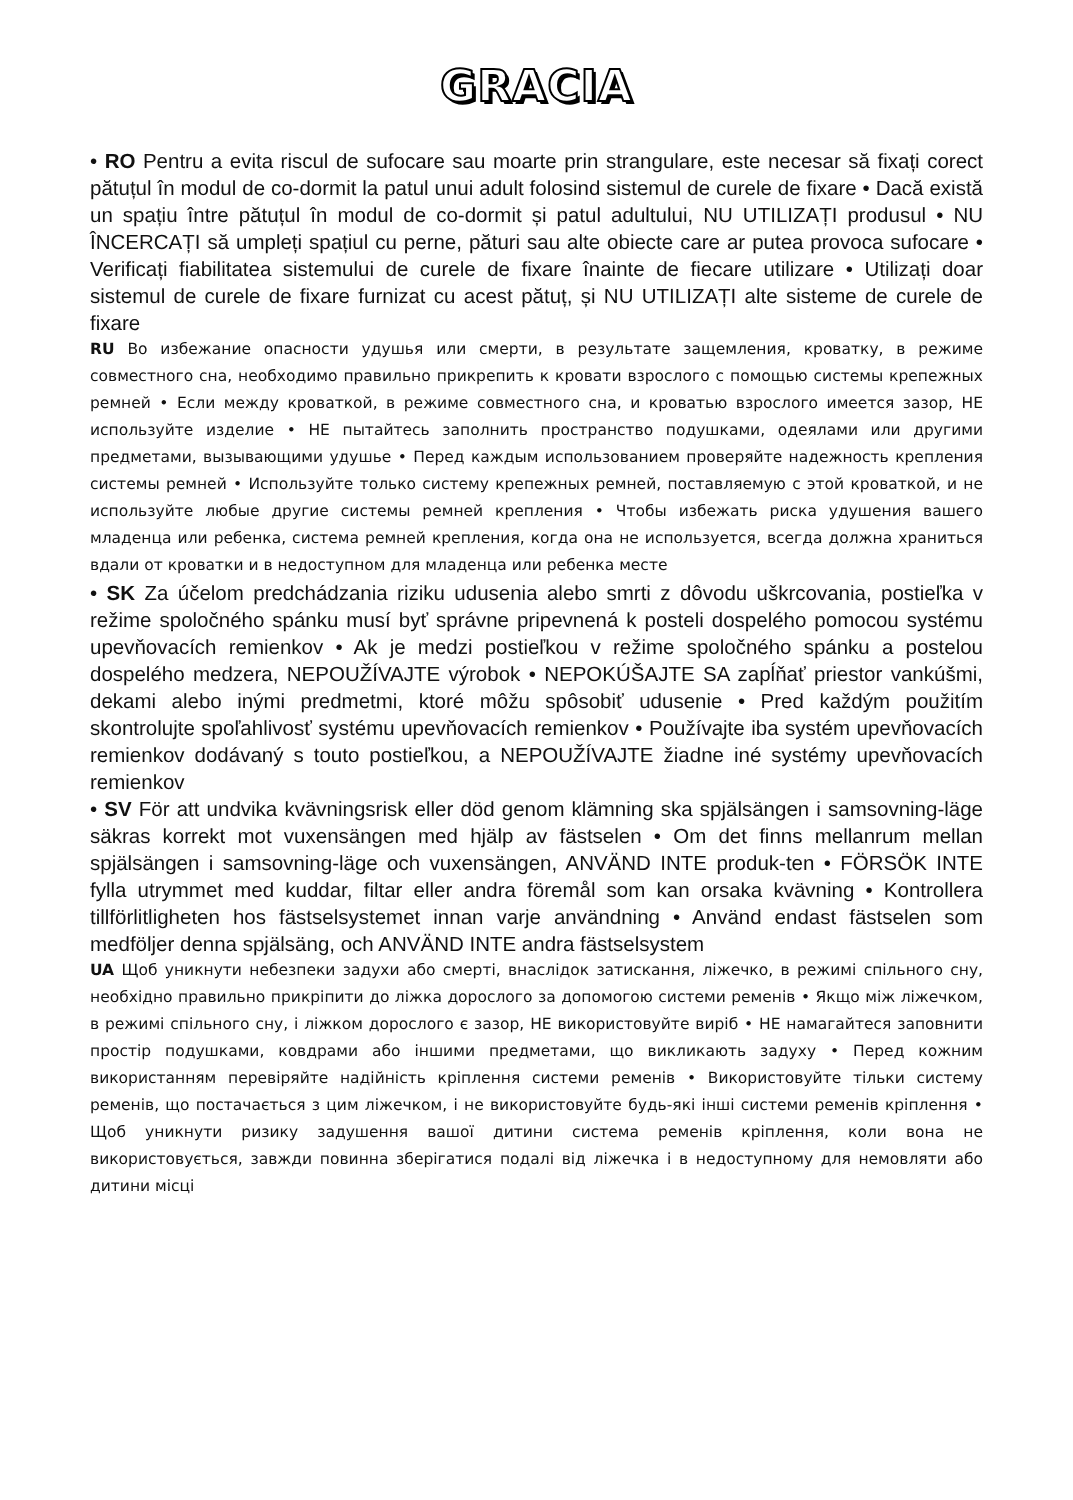GRACIA
• RO Pentru a evita riscul de sufocare sau moarte prin strangulare, este necesar să fixați corect pătuțul în modul de co-dormit la patul unui adult folosind sistemul de curele de fixare • Dacă există un spațiu între pătuțul în modul de co-dormit și patul adultului, NU UTILIZAȚI produsul • NU ÎNCERCAȚI să umpleți spațiul cu perne, pături sau alte obiecte care ar putea provoca sufocare • Verificați fiabilitatea sistemului de curele de fixare înainte de fiecare utilizare • Utilizați doar sistemul de curele de fixare furnizat cu acest pătuț, și NU UTILIZAȚI alte sisteme de curele de fixare
RU Во избежание опасности удушья или смерти, в результате защемления, кроватку, в режиме совместного сна, необходимо правильно прикрепить к кровати взрослого с помощью системы крепежных ремней • Если между кроваткой, в режиме совместного сна, и кроватью взрослого имеется зазор, НЕ используйте изделие • НЕ пытайтесь заполнить пространство подушками, одеялами или другими предметами, вызывающими удушье • Перед каждым использованием проверяйте надежность крепления системы ремней • Используйте только систему крепежных ремней, поставляемую с этой кроваткой, и не используйте любые другие системы ремней крепления • Чтобы избежать риска удушения вашего младенца или ребенка, система ремней крепления, когда она не используется, всегда должна храниться вдали от кроватки и в недоступном для младенца или ребенка месте
• SK Za účelom predchádzania riziku udusenia alebo smrti z dôvodu uškrcovania, postieľka v režime spoločného spánku musí byť správne pripevnená k posteli dospelého pomocou systému upevňovacích remienkov • Ak je medzi postieľkou v režime spoločného spánku a postelou dospelého medzera, NEPOUŽÍVAJTE výrobok • NEPOKÚŠAJTE SA zapĺňať priestor vankúšmi, dekami alebo inými predmetmi, ktoré môžu spôsobiť udusenie • Pred každým použitím skontrolujte spoľahlivosť systému upevňovacích remienkov • Používajte iba systém upevňovacích remienkov dodávaný s touto postieľkou, a NEPOUŽÍVAJTE žiadne iné systémy upevňovacích remienkov
• SV För att undvika kvävningsrisk eller död genom klämning ska spjälsängen i samsovning-läge säkras korrekt mot vuxensängen med hjälp av fästselen • Om det finns mellanrum mellan spjälsängen i samsovning-läge och vuxensängen, ANVÄND INTE produk-ten • FÖRSÖK INTE fylla utrymmet med kuddar, filtar eller andra föremål som kan orsaka kvävning • Kontrollera tillförlitligheten hos fästselsystemet innan varje användning • Använd endast fästselen som medföljer denna spjälsäng, och ANVÄND INTE andra fästselsystem
UA Щоб уникнути небезпеки задухи або смерті, внаслідок затискання, ліжечко, в режимі спільного сну, необхідно правильно прикріпити до ліжка дорослого за допомогою системи ременів • Якщо між ліжечком, в режимі спільного сну, і ліжком дорослого є зазор, НЕ використовуйте виріб • НЕ намагайтеся заповнити простір подушками, ковдрами або іншими предметами, що викликають задуху • Перед кожним використанням перевіряйте надійність кріплення системи ременів • Використовуйте тільки систему ременів, що постачається з цим ліжечком, і не використовуйте будь-які інші системи ременів кріплення • Щоб уникнути ризику задушення вашої дитини система ременів кріплення, коли вона не використовується, завжди повинна зберігатися подалі від ліжечка і в недоступному для немовляти або дитини місці